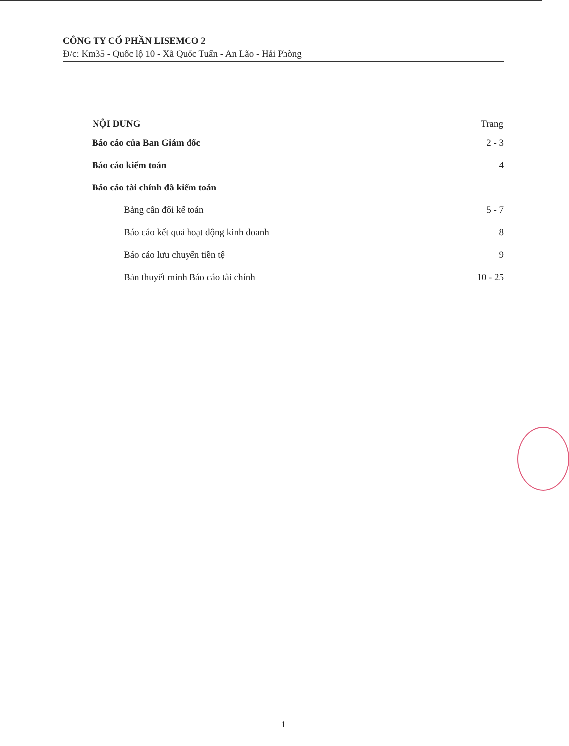CÔNG TY CỔ PHẦN LISEMCO 2
Đ/c: Km35 - Quốc lộ 10 - Xã Quốc Tuấn - An Lão - Hải Phòng
| NỘI DUNG | Trang |
| --- | --- |
| Báo cáo của Ban Giám đốc | 2 - 3 |
| Báo cáo kiểm toán | 4 |
| Báo cáo tài chính đã kiểm toán | |
| Bảng cân đối kế toán | 5 - 7 |
| Báo cáo kết quả hoạt động kinh doanh | 8 |
| Báo cáo lưu chuyển tiền tệ | 9 |
| Bản thuyết minh Báo cáo tài chính | 10 - 25 |
1